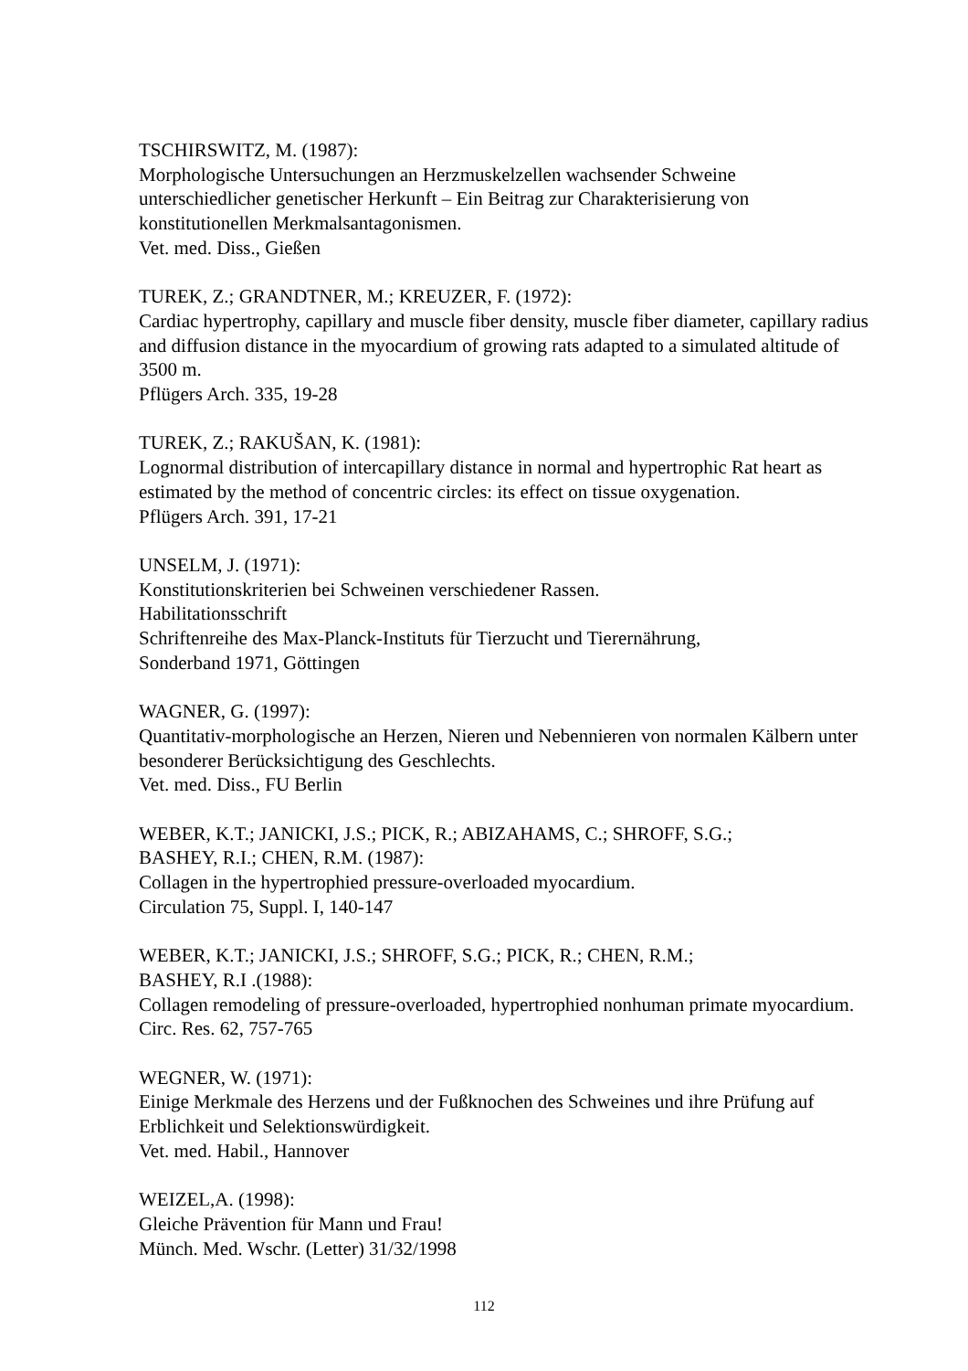TSCHIRSWITZ, M. (1987):
Morphologische Untersuchungen an Herzmuskelzellen wachsender Schweine unterschiedlicher genetischer Herkunft – Ein Beitrag zur Charakterisierung von konstitutionellen Merkmalsantagonismen.
Vet. med. Diss., Gießen
TUREK, Z.; GRANDTNER, M.; KREUZER, F. (1972):
Cardiac hypertrophy, capillary and muscle fiber density, muscle fiber diameter, capillary radius and diffusion distance in the myocardium of growing rats adapted to a simulated altitude of 3500 m.
Pflügers Arch. 335, 19-28
TUREK, Z.; RAKUŠAN, K. (1981):
Lognormal distribution of intercapillary distance in normal and hypertrophic Rat heart as estimated by the method of concentric circles: its effect on tissue oxygenation.
Pflügers Arch. 391, 17-21
UNSELM, J. (1971):
Konstitutionskriterien bei Schweinen verschiedener Rassen.
Habilitationsschrift
Schriftenreihe des Max-Planck-Instituts für Tierzucht und Tierernährung,
Sonderband 1971, Göttingen
WAGNER, G. (1997):
Quantitativ-morphologische an Herzen, Nieren und Nebennieren von normalen Kälbern unter besonderer Berücksichtigung des Geschlechts.
Vet. med. Diss., FU Berlin
WEBER, K.T.; JANICKI, J.S.; PICK, R.; ABIZAHAMS, C.; SHROFF, S.G.;
BASHEY, R.I.; CHEN, R.M. (1987):
Collagen in the hypertrophied pressure-overloaded myocardium.
Circulation 75, Suppl. I, 140-147
WEBER, K.T.; JANICKI, J.S.; SHROFF, S.G.; PICK, R.; CHEN, R.M.;
BASHEY, R.I .(1988):
Collagen remodeling of pressure-overloaded, hypertrophied nonhuman primate myocardium.
Circ. Res. 62, 757-765
WEGNER, W. (1971):
Einige Merkmale des Herzens und der Fußknochen des Schweines und ihre Prüfung auf Erblichkeit und Selektionswürdigkeit.
Vet. med. Habil., Hannover
WEIZEL,A. (1998):
Gleiche Prävention für Mann und Frau!
Münch. Med. Wschr. (Letter) 31/32/1998
112